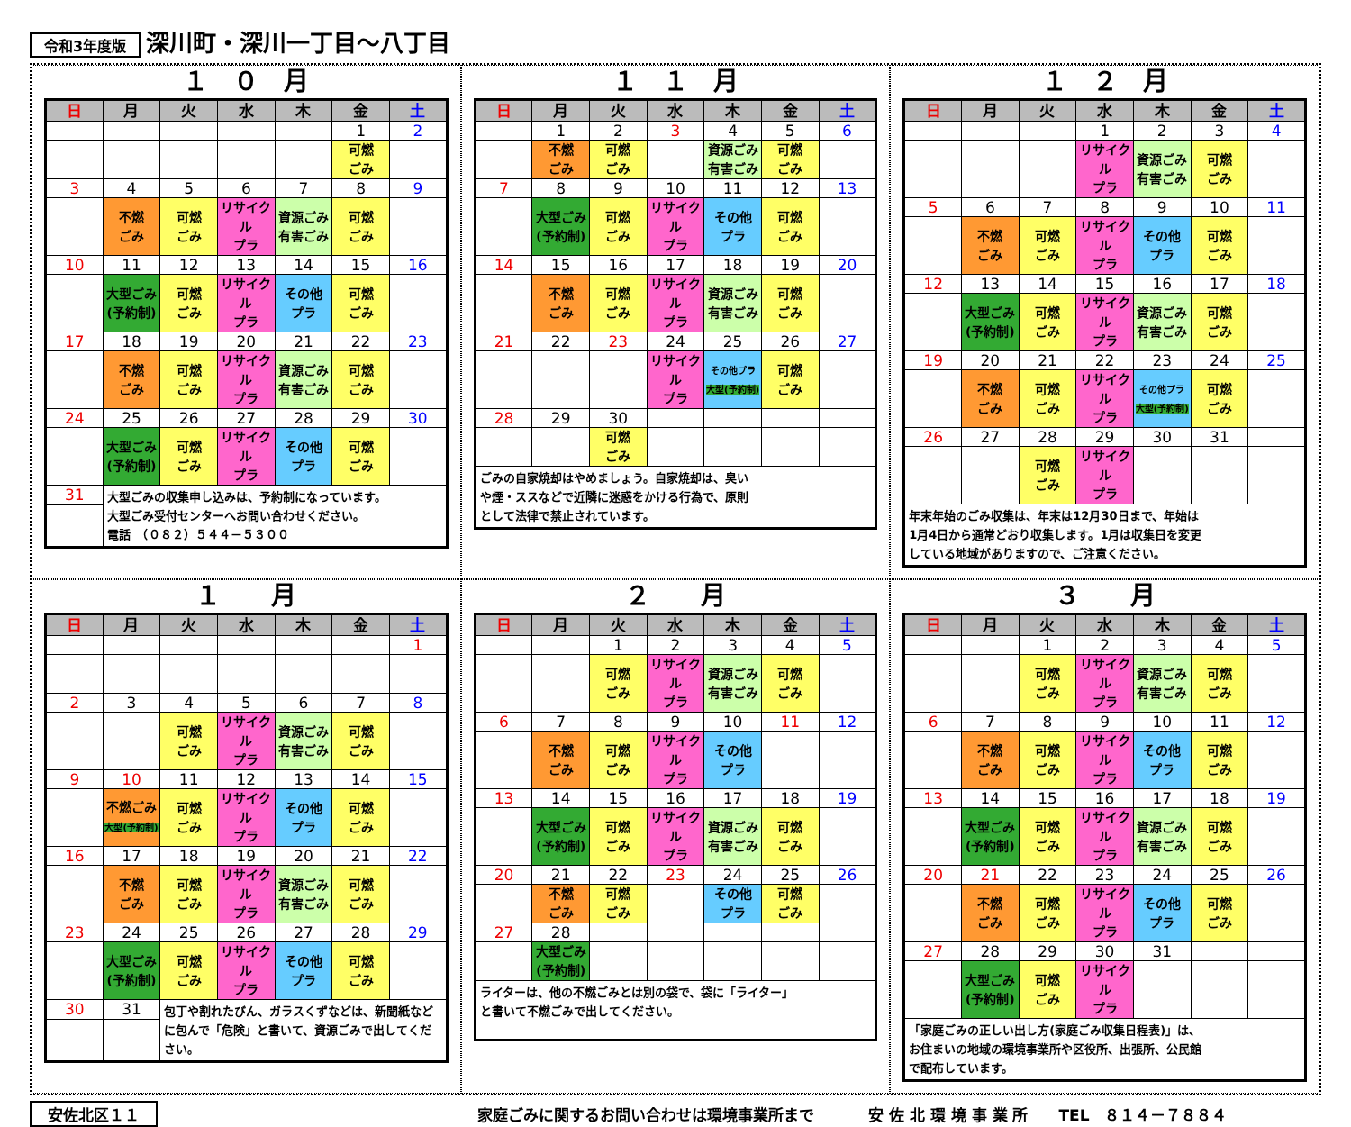令和3年度版 深川町・深川一丁目～八丁目
１　０　月
| 日 | 月 | 火 | 水 | 木 | 金 | 土 |
| --- | --- | --- | --- | --- | --- | --- |
| | | | | | 1 | 2 |
| | | | | | 可燃 ごみ | |
| 3 | 4 | 5 | 6 | 7 | 8 | 9 |
| | 不燃 ごみ | 可燃 ごみ | リサイクル プラ | 資源ごみ 有害ごみ | 可燃 ごみ | |
| 10 | 11 | 12 | 13 | 14 | 15 | 16 |
| | 大型ごみ (予約制) | 可燃 ごみ | リサイクル プラ | その他 プラ | 可燃 ごみ | |
| 17 | 18 | 19 | 20 | 21 | 22 | 23 |
| | 不燃 ごみ | 可燃 ごみ | リサイクル プラ | 資源ごみ 有害ごみ | 可燃 ごみ | |
| 24 | 25 | 26 | 27 | 28 | 29 | 30 |
| | 大型ごみ (予約制) | 可燃 ごみ | リサイクル プラ | その他 プラ | 可燃 ごみ | |
| 31 | 大型ごみの収集申し込みは、予約制になっています。 大型ごみ受付センターへお問い合わせください。 電話 （０８２）５４４－５３００ | | | | | |
１　１　月
| 日 | 月 | 火 | 水 | 木 | 金 | 土 |
| --- | --- | --- | --- | --- | --- | --- |
| | 1 | 2 | 3 | 4 | 5 | 6 |
| | 不燃 ごみ | 可燃 ごみ | | 資源ごみ 有害ごみ | 可燃 ごみ | |
| 7 | 8 | 9 | 10 | 11 | 12 | 13 |
| | 大型ごみ (予約制) | 可燃 ごみ | リサイクル プラ | その他 プラ | 可燃 ごみ | |
| 14 | 15 | 16 | 17 | 18 | 19 | 20 |
| | 不燃 ごみ | 可燃 ごみ | リサイクル プラ | 資源ごみ 有害ごみ | 可燃 ごみ | |
| 21 | 22 | 23 | 24 | 25 | 26 | 27 |
| | | | リサイクル プラ | その他プラ 大型(予約制) | 可燃 ごみ | |
| 28 | 29 | 30 | | | | |
| | | 可燃 ごみ | | | | |
| ごみの自家焼却はやめましょう。自家焼却は、臭い や煙・ススなどで近隣に迷惑をかける行為で、原則 として法律で禁止されています。 | | | | | | |
１　２　月
| 日 | 月 | 火 | 水 | 木 | 金 | 土 |
| --- | --- | --- | --- | --- | --- | --- |
| | | | 1 | 2 | 3 | 4 |
| | | | リサイクル プラ | 資源ごみ 有害ごみ | 可燃 ごみ | |
| 5 | 6 | 7 | 8 | 9 | 10 | 11 |
| | 不燃 ごみ | 可燃 ごみ | リサイクル プラ | その他 プラ | 可燃 ごみ | |
| 12 | 13 | 14 | 15 | 16 | 17 | 18 |
| | 大型ごみ (予約制) | 可燃 ごみ | リサイクル プラ | 資源ごみ 有害ごみ | 可燃 ごみ | |
| 19 | 20 | 21 | 22 | 23 | 24 | 25 |
| | 不燃 ごみ | 可燃 ごみ | リサイクル プラ | その他プラ 大型(予約制) | 可燃 ごみ | |
| 26 | 27 | 28 | 29 | 30 | 31 | |
| | | 可燃 ごみ | リサイクル プラ | | | |
| 年末年始のごみ収集は、年末は12月30日まで、年始は 1月4日から通常どおり収集します。1月は収集日を変更 している地域がありますので、ご注意ください。 | | | | | | |
１　　月
| 日 | 月 | 火 | 水 | 木 | 金 | 土 |
| --- | --- | --- | --- | --- | --- | --- |
| | | | | | | 1 |
| 2 | 3 | 4 | 5 | 6 | 7 | 8 |
| | | 可燃 ごみ | リサイクル プラ | 資源ごみ 有害ごみ | 可燃 ごみ | |
| 9 | 10 | 11 | 12 | 13 | 14 | 15 |
| | 不燃ごみ 大型(予約制) | 可燃 ごみ | リサイクル プラ | その他 プラ | 可燃 ごみ | |
| 16 | 17 | 18 | 19 | 20 | 21 | 22 |
| | 不燃 ごみ | 可燃 ごみ | リサイクル プラ | 資源ごみ 有害ごみ | 可燃 ごみ | |
| 23 | 24 | 25 | 26 | 27 | 28 | 29 |
| | 大型ごみ (予約制) | 可燃 ごみ | リサイクル プラ | その他 プラ | 可燃 ごみ | |
| 30 | 31 | 包丁や割れたびん、ガラスくずなどは、新聞紙などに包んで「危険」と書いて、資源ごみで出してください。 | | | | |
２　　月
| 日 | 月 | 火 | 水 | 木 | 金 | 土 |
| --- | --- | --- | --- | --- | --- | --- |
| | | 1 | 2 | 3 | 4 | 5 |
| | | 可燃 ごみ | リサイクル プラ | 資源ごみ 有害ごみ | 可燃 ごみ | |
| 6 | 7 | 8 | 9 | 10 | 11 | 12 |
| | 不燃 ごみ | 可燃 ごみ | リサイクル プラ | その他 プラ | | |
| 13 | 14 | 15 | 16 | 17 | 18 | 19 |
| | 大型ごみ (予約制) | 可燃 ごみ | リサイクル プラ | 資源ごみ 有害ごみ | 可燃 ごみ | |
| 20 | 21 | 22 | 23 | 24 | 25 | 26 |
| | 不燃 ごみ | 可燃 ごみ | | その他 プラ | 可燃 ごみ | |
| 27 | 28 | | | | | |
| | 大型ごみ (予約制) | | | | | |
| ライターは、他の不燃ごみとは別の袋で、袋に「ライター」 と書いて不燃ごみで出してください。 | | | | | | |
３　　月
| 日 | 月 | 火 | 水 | 木 | 金 | 土 |
| --- | --- | --- | --- | --- | --- | --- |
| | | 1 | 2 | 3 | 4 | 5 |
| | | 可燃 ごみ | リサイクル プラ | 資源ごみ 有害ごみ | 可燃 ごみ | |
| 6 | 7 | 8 | 9 | 10 | 11 | 12 |
| | 不燃 ごみ | 可燃 ごみ | リサイクル プラ | その他 プラ | 可燃 ごみ | |
| 13 | 14 | 15 | 16 | 17 | 18 | 19 |
| | 大型ごみ (予約制) | 可燃 ごみ | リサイクル プラ | 資源ごみ 有害ごみ | 可燃 ごみ | |
| 20 | 21 | 22 | 23 | 24 | 25 | 26 |
| | 不燃 ごみ | 可燃 ごみ | リサイクル プラ | その他 プラ | 可燃 ごみ | |
| 27 | 28 | 29 | 30 | 31 | | |
| | 大型ごみ (予約制) | 可燃 ごみ | リサイクル プラ | | | |
| 「家庭ごみの正しい出し方(家庭ごみ収集日程表)」は、 お住まいの地域の環境事業所や区役所、出張所、公民館 で配布しています。 | | | | | | |
安佐北区１１ 家庭ごみに関するお問い合わせは環境事業所まで 安 佐 北 環 境 事 業 所　　TEL　８１４－７８８４